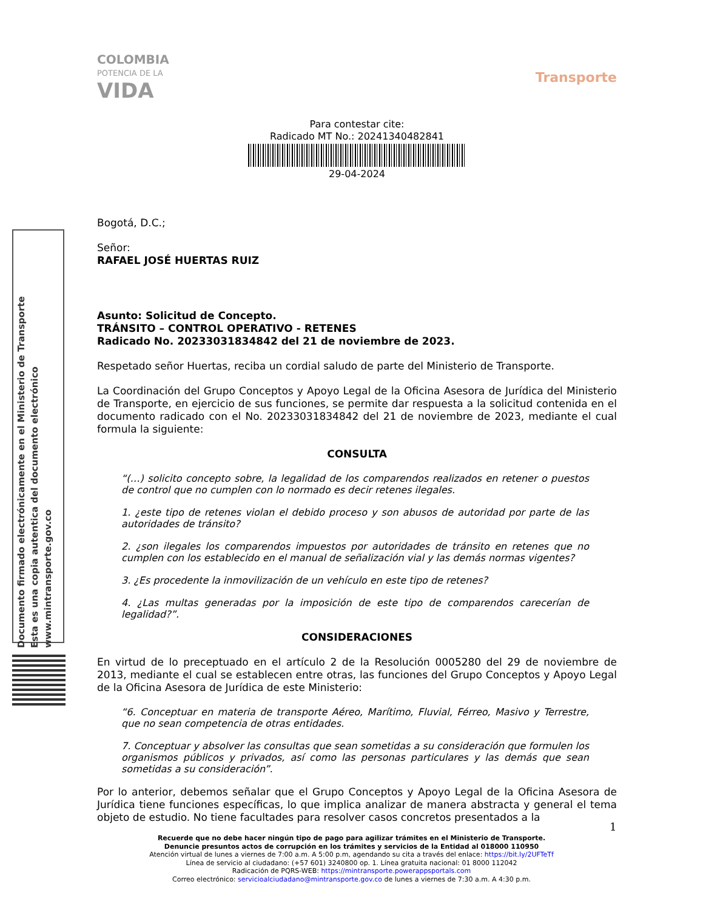Documento firmado electrónicamente en el Ministerio de Transporte
Esta es una copia autentica del documento electrónico
www.mintransporte.gov.co
COLOMBIA
POTENCIA DE LA
VIDA
Transporte
Para contestar cite:
Radicado MT No.: 20241340482841
29-04-2024
Bogotá, D.C.;
Señor:
RAFAEL JOSÉ HUERTAS RUIZ
Asunto: Solicitud de Concepto.
TRÁNSITO – CONTROL OPERATIVO - RETENES
Radicado No. 20233031834842 del 21 de noviembre de 2023.
Respetado señor Huertas, reciba un cordial saludo de parte del Ministerio de Transporte.
La Coordinación del Grupo Conceptos y Apoyo Legal de la Oficina Asesora de Jurídica del Ministerio de Transporte, en ejercicio de sus funciones, se permite dar respuesta a la solicitud contenida en el documento radicado con el No. 20233031834842 del 21 de noviembre de 2023, mediante el cual formula la siguiente:
CONSULTA
“(…) solicito concepto sobre, la legalidad de los comparendos realizados en retener o puestos de control que no cumplen con lo normado es decir retenes ilegales.
1. ¿este tipo de retenes violan el debido proceso y son abusos de autoridad por parte de las autoridades de tránsito?
2. ¿son ilegales los comparendos impuestos por autoridades de tránsito en retenes que no cumplen con los establecido en el manual de señalización vial y las demás normas vigentes?
3. ¿Es procedente la inmovilización de un vehículo en este tipo de retenes?
4. ¿Las multas generadas por la imposición de este tipo de comparendos carecerían de legalidad?”.
CONSIDERACIONES
En virtud de lo preceptuado en el artículo 2 de la Resolución 0005280 del 29 de noviembre de 2013, mediante el cual se establecen entre otras, las funciones del Grupo Conceptos y Apoyo Legal de la Oficina Asesora de Jurídica de este Ministerio:
“6. Conceptuar en materia de transporte Aéreo, Marítimo, Fluvial, Férreo, Masivo y Terrestre, que no sean competencia de otras entidades.
7. Conceptuar y absolver las consultas que sean sometidas a su consideración que formulen los organismos públicos y privados, así como las personas particulares y las demás que sean sometidas a su consideración”.
Por lo anterior, debemos señalar que el Grupo Conceptos y Apoyo Legal de la Oficina Asesora de Jurídica tiene funciones específicas, lo que implica analizar de manera abstracta y general el tema objeto de estudio. No tiene facultades para resolver casos concretos presentados a la
1
Recuerde que no debe hacer ningún tipo de pago para agilizar trámites en el Ministerio de Transporte.
Denuncie presuntos actos de corrupción en los trámites y servicios de la Entidad al 018000 110950
Atención virtual de lunes a viernes de 7:00 a.m. A 5:00 p.m, agendando su cita a través del enlace: https://bit.ly/2UFTeTf
Línea de servicio al ciudadano: (+57 601) 3240800 op. 1. Línea gratuita nacional: 01 8000 112042
Radicación de PQRS-WEB: https://mintransporte.powerappsportals.com
Correo electrónico: servicioalciudadano@mintransporte.gov.co de lunes a viernes de 7:30 a.m. A 4:30 p.m.